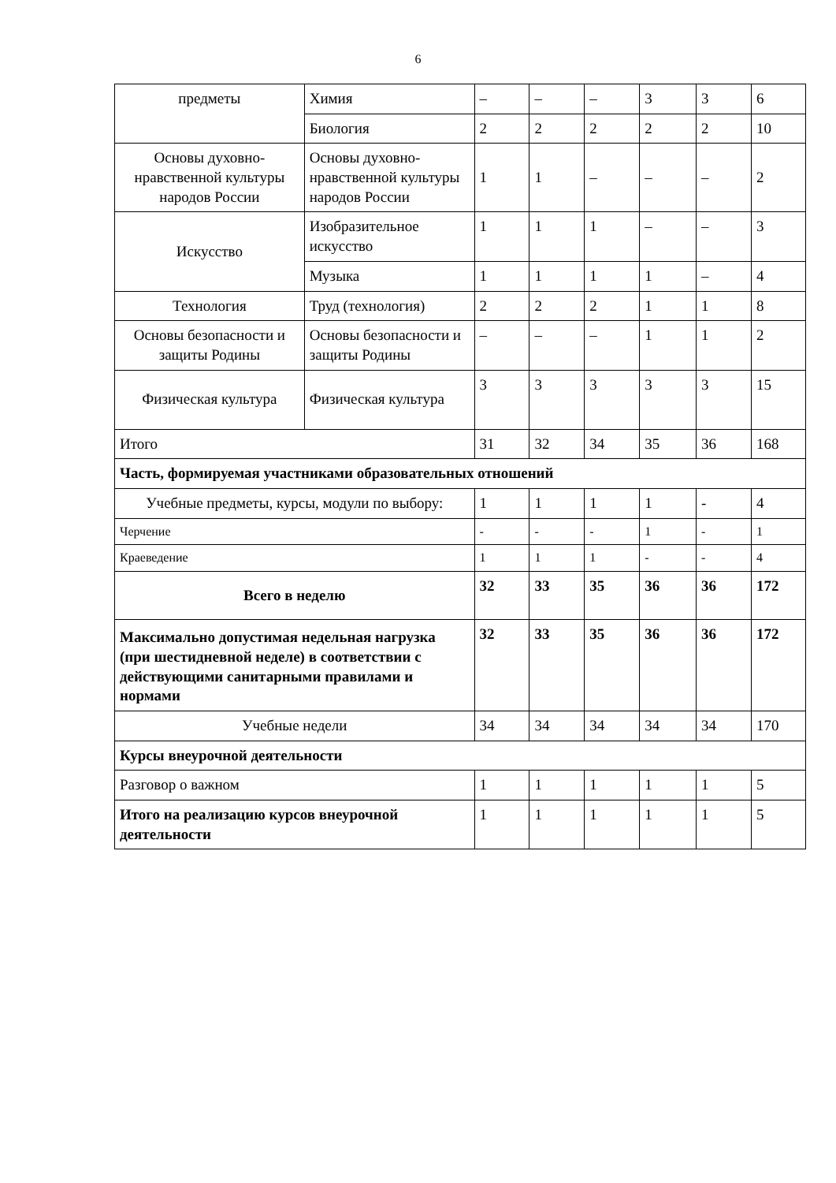6
| предметы | Химия | – | – | – | 3 | 3 | 6 |
| | Биология | 2 | 2 | 2 | 2 | 2 | 10 |
| Основы духовно-нравственной культуры народов России | Основы духовно-нравственной культуры народов России | 1 | 1 | – | – | – | 2 |
| Искусство | Изобразительное искусство | 1 | 1 | 1 | – | – | 3 |
| | Музыка | 1 | 1 | 1 | 1 | – | 4 |
| Технология | Труд (технология) | 2 | 2 | 2 | 1 | 1 | 8 |
| Основы безопасности и защиты Родины | Основы безопасности и защиты Родины | – | – | – | 1 | 1 | 2 |
| Физическая культура | Физическая культура | 3 | 3 | 3 | 3 | 3 | 15 |
| Итого | | 31 | 32 | 34 | 35 | 36 | 168 |
| Часть, формируемая участниками образовательных отношений | | | | | | | |
| Учебные предметы, курсы, модули по выбору: | | 1 | 1 | 1 | 1 | - | 4 |
| Черчение | | - | - | - | 1 | - | 1 |
| Краеведение | | 1 | 1 | 1 | - | - | 4 |
| Всего в неделю | | 32 | 33 | 35 | 36 | 36 | 172 |
| Максимально допустимая недельная нагрузка (при шестидневной неделе) в соответствии с действующими санитарными правилами и нормами | | 32 | 33 | 35 | 36 | 36 | 172 |
| Учебные недели | | 34 | 34 | 34 | 34 | 34 | 170 |
| Курсы внеурочной деятельности | | | | | | | |
| Разговор о важном | | 1 | 1 | 1 | 1 | 1 | 5 |
| Итого на реализацию курсов внеурочной деятельности | | 1 | 1 | 1 | 1 | 1 | 5 |